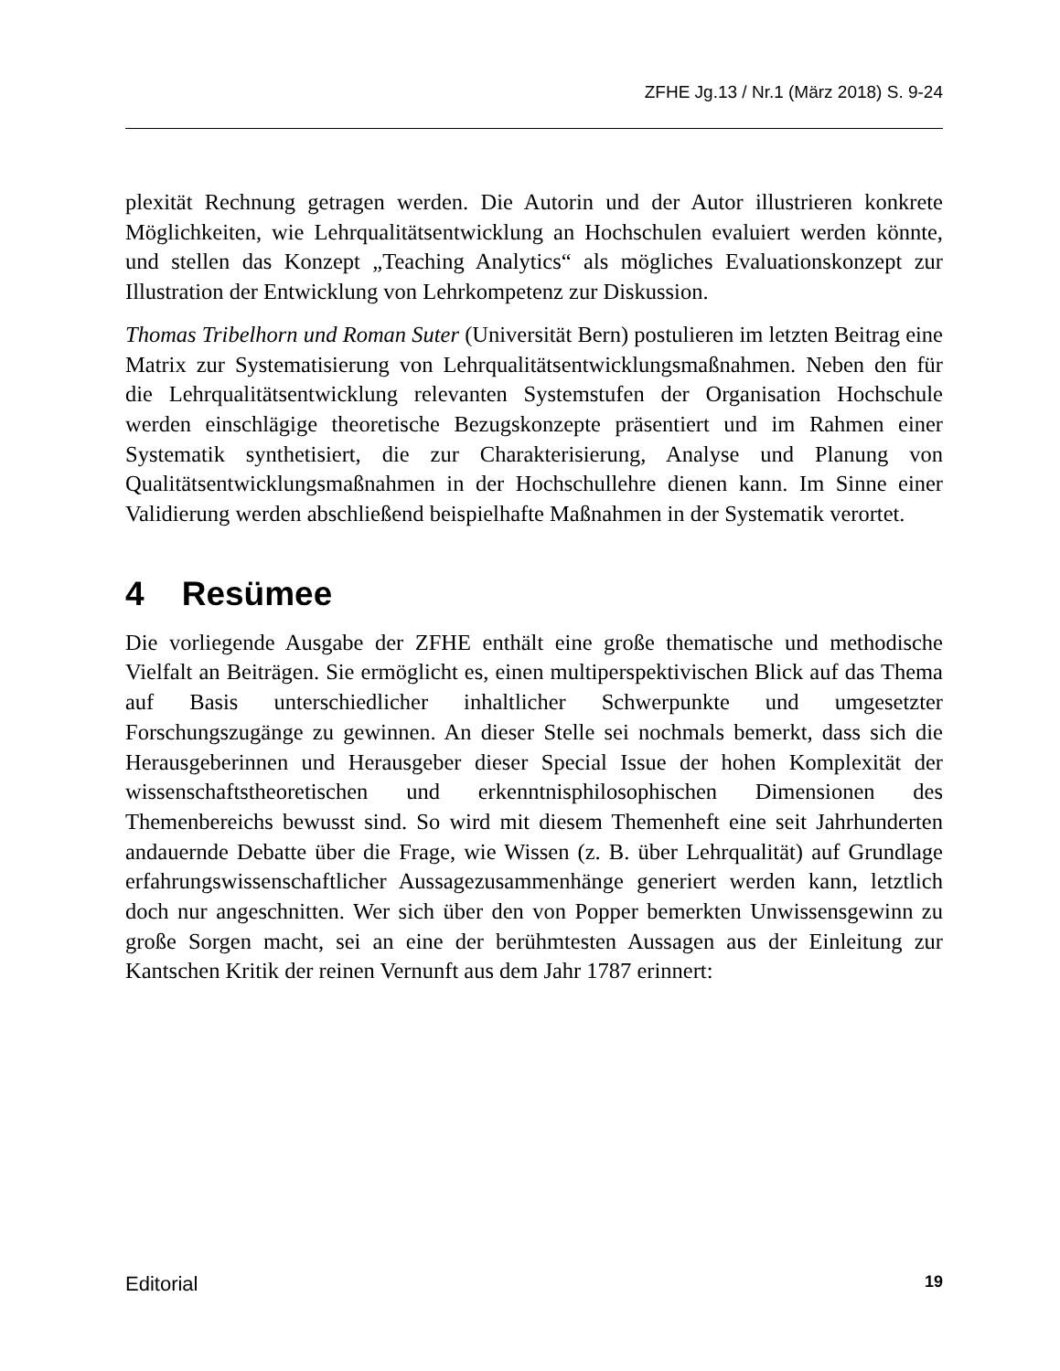ZFHE Jg.13 / Nr.1 (März 2018) S. 9-24
plexität Rechnung getragen werden. Die Autorin und der Autor illustrieren konkrete Möglichkeiten, wie Lehrqualitätsentwicklung an Hochschulen evaluiert werden könnte, und stellen das Konzept „Teaching Analytics“ als mögliches Evaluationskonzept zur Illustration der Entwicklung von Lehrkompetenz zur Diskussion.
Thomas Tribelhorn und Roman Suter (Universität Bern) postulieren im letzten Beitrag eine Matrix zur Systematisierung von Lehrqualitätsentwicklungsmaßnahmen. Neben den für die Lehrqualitätsentwicklung relevanten Systemstufen der Organisation Hochschule werden einschlägige theoretische Bezugskonzepte präsentiert und im Rahmen einer Systematik synthetisiert, die zur Charakterisierung, Analyse und Planung von Qualitätsentwicklungsmaßnahmen in der Hochschullehre dienen kann. Im Sinne einer Validierung werden abschließend beispielhafte Maßnahmen in der Systematik verortet.
4 Resümee
Die vorliegende Ausgabe der ZFHE enthält eine große thematische und methodische Vielfalt an Beiträgen. Sie ermöglicht es, einen multiperspektivischen Blick auf das Thema auf Basis unterschiedlicher inhaltlicher Schwerpunkte und umgesetzter Forschungszugänge zu gewinnen. An dieser Stelle sei nochmals bemerkt, dass sich die Herausgeberinnen und Herausgeber dieser Special Issue der hohen Komplexität der wissenschaftstheoretischen und erkenntnisphilosophischen Dimensionen des Themenbereichs bewusst sind. So wird mit diesem Themenheft eine seit Jahrhunderten andauernde Debatte über die Frage, wie Wissen (z. B. über Lehrqualität) auf Grundlage erfahrungswissenschaftlicher Aussagezusammenhänge generiert werden kann, letztlich doch nur angeschnitten. Wer sich über den von Popper bemerkten Unwissensgewinn zu große Sorgen macht, sei an eine der berühmtesten Aussagen aus der Einleitung zur Kantschen Kritik der reinen Vernunft aus dem Jahr 1787 erinnert:
Editorial 19